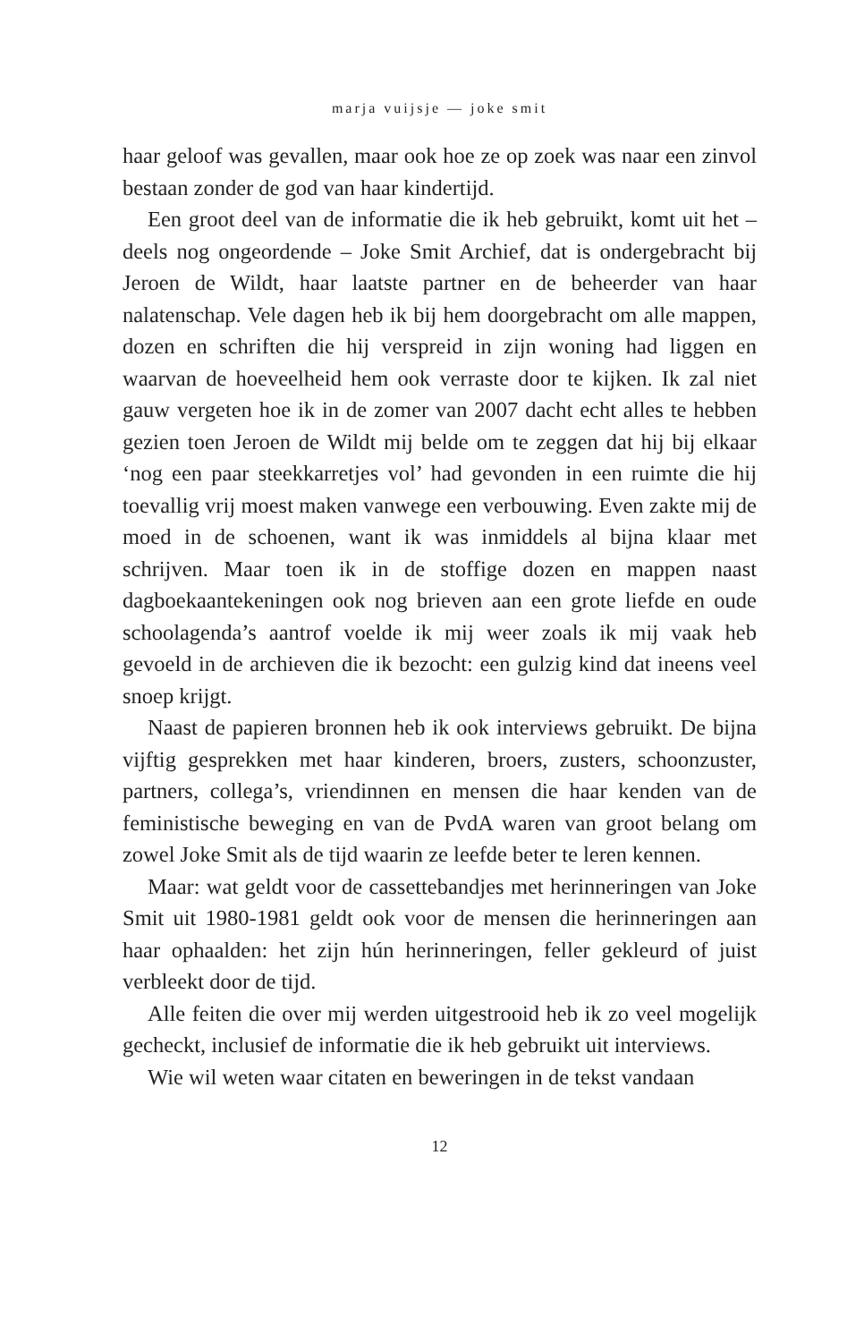marja vuijsje — joke smit
haar geloof was gevallen, maar ook hoe ze op zoek was naar een zinvol bestaan zonder de god van haar kindertijd.
Een groot deel van de informatie die ik heb gebruikt, komt uit het – deels nog ongeordende – Joke Smit Archief, dat is ondergebracht bij Jeroen de Wildt, haar laatste partner en de beheerder van haar nalatenschap. Vele dagen heb ik bij hem doorgebracht om alle mappen, dozen en schriften die hij verspreid in zijn woning had liggen en waarvan de hoeveelheid hem ook verraste door te kijken. Ik zal niet gauw vergeten hoe ik in de zomer van 2007 dacht echt alles te hebben gezien toen Jeroen de Wildt mij belde om te zeggen dat hij bij elkaar ‘nog een paar steekkarretjes vol’ had gevonden in een ruimte die hij toevallig vrij moest maken vanwege een verbouwing. Even zakte mij de moed in de schoenen, want ik was inmiddels al bijna klaar met schrijven. Maar toen ik in de stoffige dozen en mappen naast dagboekaantekeningen ook nog brieven aan een grote liefde en oude schoolagenda’s aantrof voelde ik mij weer zoals ik mij vaak heb gevoeld in de archieven die ik bezocht: een gulzig kind dat ineens veel snoep krijgt.
Naast de papieren bronnen heb ik ook interviews gebruikt. De bijna vijftig gesprekken met haar kinderen, broers, zusters, schoonzuster, partners, collega’s, vriendinnen en mensen die haar kenden van de feministische beweging en van de PvdA waren van groot belang om zowel Joke Smit als de tijd waarin ze leefde beter te leren kennen.
Maar: wat geldt voor de cassettebandjes met herinneringen van Joke Smit uit 1980-1981 geldt ook voor de mensen die herinneringen aan haar ophaalden: het zijn hún herinneringen, feller gekleurd of juist verbleekt door de tijd.
Alle feiten die over mij werden uitgestrooid heb ik zo veel mogelijk gecheckt, inclusief de informatie die ik heb gebruikt uit interviews.
Wie wil weten waar citaten en beweringen in de tekst vandaan
12